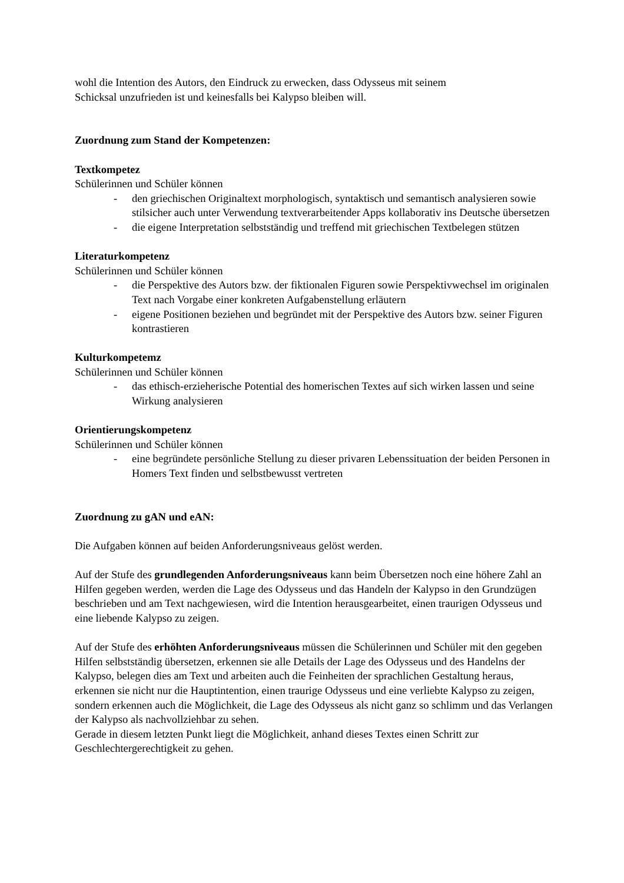wohl die Intention des Autors, den Eindruck zu erwecken, dass Odysseus mit seinem
Schicksal unzufrieden ist und keinesfalls bei Kalypso bleiben will.
Zuordnung zum Stand der Kompetenzen:
Textkompetez
Schülerinnen und Schüler können
- den griechischen Originaltext morphologisch, syntaktisch und semantisch analysieren sowie stilsicher auch unter Verwendung textverarbeitender Apps kollaborativ ins Deutsche übersetzen
- die eigene Interpretation selbstständig und treffend mit griechischen Textbelegen stützen
Literaturkompetenz
Schülerinnen und Schüler können
- die Perspektive des Autors bzw. der fiktionalen Figuren sowie Perspektivwechsel im originalen Text nach Vorgabe einer konkreten Aufgabenstellung erläutern
- eigene Positionen beziehen und begründet mit der Perspektive des Autors bzw. seiner Figuren kontrastieren
Kulturkompetemz
Schülerinnen und Schüler können
- das ethisch-erzieherische Potential des homerischen Textes auf sich wirken lassen und seine Wirkung analysieren
Orientierungskompetenz
Schülerinnen und Schüler können
- eine begründete persönliche Stellung zu dieser privaren Lebenssituation der beiden Personen in Homers Text finden und selbstbewusst vertreten
Zuordnung zu gAN und eAN:
Die Aufgaben können auf beiden Anforderungsniveaus gelöst werden.
Auf der Stufe des grundlegenden Anforderungsniveaus kann beim Übersetzen noch eine höhere Zahl an Hilfen gegeben werden, werden die Lage des Odysseus und das Handeln der Kalypso in den Grundzügen beschrieben und am Text nachgewiesen, wird die Intention herausgearbeitet, einen traurigen Odysseus und eine liebende Kalypso zu zeigen.
Auf der Stufe des erhöhten Anforderungsniveaus müssen die Schülerinnen und Schüler mit den gegeben Hilfen selbstständig übersetzen, erkennen sie alle Details der Lage des Odysseus und des Handelns der Kalypso, belegen dies am Text und arbeiten auch die Feinheiten der sprachlichen Gestaltung heraus, erkennen sie nicht nur die Hauptintention, einen traurige Odysseus und eine verliebte Kalypso zu zeigen, sondern erkennen auch die Möglichkeit, die Lage des Odysseus als nicht ganz so schlimm und das Verlangen der Kalypso als nachvollziehbar zu sehen.
Gerade in diesem letzten Punkt liegt die Möglichkeit, anhand dieses Textes einen Schritt zur Geschlechtergerechtigkeit zu gehen.